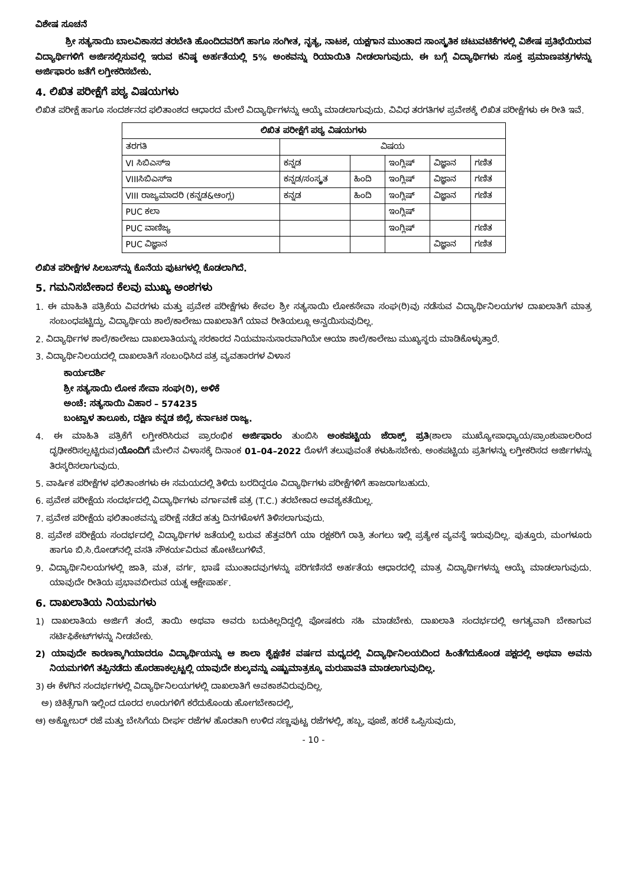ವಿಶೇಷ ಸೂಚನೆ
ಶ್ರೀ ಸತ್ಯಸಾಯಿ ಬಾಲವಿಕಾಸದ ತರಬೇತಿ ಹೊಂದಿದವರಿಗೆ ಹಾಗೂ ಸಂಗೀತ, ನೃತ್ಯ, ನಾಟಕ, ಯಕ್ಷಗಾನ ಮುಂತಾದ ಸಾಂಸ್ಕೃತಿಕ ಚಟುವಟಿಕೆಗಳಲ್ಲಿ ವಿಶೇಷ ಪ್ರತಿಭೆಯಿರುವ ವಿದ್ಯಾರ್ಥಿಗಳಿಗೆ ಅರ್ಜಿಸಲ್ಲಿಸುವಲ್ಲಿ ಇರುವ ಕನಿಷ್ಠ ಅರ್ಹತೆಯಲ್ಲಿ 5% ಅಂಕವನ್ನು ರಿಯಾಯಿತಿ ನೀಡಲಾಗುವುದು. ಈ ಬಗ್ಗೆ ವಿದ್ಯಾರ್ಥಿಗಳು ಸೂಕ್ತ ಪ್ರಮಾಣಪತ್ರಗಳನ್ನು ಅರ್ಜಿಫಾರಂ ಜತೆಗೆ ಲಗ್ತೀಕರಿಸಬೇಕು.
4. ಲಿಖಿತ ಪರೀಕ್ಷೆಗೆ ಪಠ್ಯ ವಿಷಯಗಳು
ಲಿಖಿತ ಪರೀಕ್ಷೆ ಹಾಗೂ ಸಂದರ್ಶನದ ಫಲಿತಾಂಶದ ಆಧಾರದ ಮೇಲೆ ವಿದ್ಯಾರ್ಥಿಗಳನ್ನು ಆಯ್ಕೆ ಮಾಡಲಾಗುವುದು. ವಿವಿಧ ತರಗತಿಗಳ ಪ್ರವೇಶಕ್ಕೆ ಲಿಖಿತ ಪರೀಕ್ಷೆಗಳು ಈ ರೀತಿ ಇವೆ.
| ಲಿಖಿತ ಪರೀಕ್ಷೆಗೆ ಪಠ್ಯ ವಿಷಯಗಳು | | | | | |
| --- | --- | --- | --- | --- | --- |
| ತರಗತಿ | ವಿಷಯ | | | | |
| VI ಸಿಬಿಎಸ್‌ಇ | ಕನ್ನಡ | | ಇಂಗ್ಲಿಷ್ | ವಿಜ್ಞಾನ | ಗಣಿತ |
| VIIIಸಿಬಿಎಸ್‌ಇ | ಕನ್ನಡ/ಸಂಸ್ಕೃತ | ಹಿಂದಿ | ಇಂಗ್ಲಿಷ್ | ವಿಜ್ಞಾನ | ಗಣಿತ |
| VIII ರಾಜ್ಯಮಾದರಿ (ಕನ್ನಡ&ಆಂಗ್ಲ) | ಕನ್ನಡ | ಹಿಂದಿ | ಇಂಗ್ಲಿಷ್ | ವಿಜ್ಞಾನ | ಗಣಿತ |
| PUC ಕಲಾ | | | ಇಂಗ್ಲಿಷ್ | | |
| PUC ವಾಣಿಜ್ಯ | | | ಇಂಗ್ಲಿಷ್ | | ಗಣಿತ |
| PUC ವಿಜ್ಞಾನ | | | | ವಿಜ್ಞಾನ | ಗಣಿತ |
ಲಿಖಿತ ಪರೀಕ್ಷೆಗಳ ಸಿಲಬಸ್‌ನ್ನು ಕೊನೆಯ ಪುಟಗಳಲ್ಲಿ ಕೊಡಲಾಗಿದೆ.
5. ಗಮನಿಸಬೇಕಾದ ಕೆಲವು ಮುಖ್ಯ ಅಂಶಗಳು
1. ಈ ಮಾಹಿತಿ ಪತ್ರಿಕೆಯ ವಿವರಗಳು ಮತ್ತು ಪ್ರವೇಶ ಪರೀಕ್ಷೆಗಳು ಕೇವಲ ಶ್ರೀ ಸತ್ಯಸಾಯಿ ಲೋಕಸೇವಾ ಸಂಘ(ರಿ)ವು ನಡೆಸುವ ವಿದ್ಯಾರ್ಥಿನಿಲಯಗಳ ದಾಖಲಾತಿಗೆ ಮಾತ್ರ ಸಂಬಂಧಪಟ್ಟಿದ್ದು, ವಿದ್ಯಾರ್ಥಿಯ ಶಾಲೆ/ಕಾಲೇಜು ದಾಖಲಾತಿಗೆ ಯಾವ ರೀತಿಯಲ್ಲೂ ಅನ್ವಯಿಸುವುದಿಲ್ಲ.
2. ವಿದ್ಯಾರ್ಥಿಗಳ ಶಾಲೆ/ಕಾಲೇಜು ದಾಖಲಾತಿಯನ್ನು ಸರಕಾರದ ನಿಯಮಾನುಸಾರವಾಗಿಯೇ ಆಯಾ ಶಾಲೆ/ಕಾಲೇಜು ಮುಖ್ಯಸ್ಥರು ಮಾಡಿಕೊಳ್ಳುತ್ತಾರೆ.
3. ವಿದ್ಯಾರ್ಥಿನಿಲಯದಲ್ಲಿ ದಾಖಲಾತಿಗೆ ಸಂಬಂಧಿಸಿದ ಪತ್ರ ವ್ಯವಹಾರಗಳ ವಿಳಾಸ
ಕಾರ್ಯದರ್ಶಿ
ಶ್ರೀ ಸತ್ಯಸಾಯಿ ಲೋಕ ಸೇವಾ ಸಂಘ(ರಿ), ಅಳಿಕೆ
ಅಂಚೆ: ಸತ್ಯಸಾಯಿ ವಿಹಾರ – 574235
ಬಂಟ್ವಾಳ ತಾಲೂಕು, ದಕ್ಷಿಣ ಕನ್ನಡ ಜಿಲ್ಲೆ, ಕರ್ನಾಟಕ ರಾಜ್ಯ.
4. ಈ ಮಾಹಿತಿ ಪತ್ರಿಕೆಗೆ ಲಗ್ತೀಕರಿಸಿರುವ ಪ್ರಾರಂಭಿಕ ಅರ್ಜಿಫಾರಂ ತುಂಬಿಸಿ ಅಂಕಪಟ್ಟಿಯ ಜೆರಾಕ್ಸ್ ಪ್ರತಿ(ಶಾಲಾ ಮುಖ್ಯೋಪಾಧ್ಯಾಯ/ಪ್ರಾಂಶುಪಾಲರಿಂದ ದೃಢೀಕರಿಸಲ್ಪಟ್ಟಿರುವ)ಯೊಂದಿಗೆ ಮೇಲಿನ ವಿಳಾಸಕ್ಕೆ ದಿನಾಂಕ 01–04–2022 ರೊಳಗೆ ತಲುಪುವಂತೆ ಕಳುಹಿಸಬೇಕು. ಅಂಕಪಟ್ಟಿಯ ಪ್ರತಿಗಳನ್ನು ಲಗ್ತೀಕರಿಸದ ಅರ್ಜಿಗಳನ್ನು ತಿರಸ್ಕರಿಸಲಾಗುವುದು.
5. ವಾರ್ಷಿಕ ಪರೀಕ್ಷೆಗಳ ಫಲಿತಾಂಶಗಳು ಈ ಸಮಯದಲ್ಲಿ ತಿಳಿದು ಬರದಿದ್ದರೂ ವಿದ್ಯಾರ್ಥಿಗಳು ಪರೀಕ್ಷೆಗಳಿಗೆ ಹಾಜರಾಗಬಹುದು.
6. ಪ್ರವೇಶ ಪರೀಕ್ಷೆಯ ಸಂದರ್ಭದಲ್ಲಿ ವಿದ್ಯಾರ್ಥಿಗಳು ವರ್ಗಾವಣೆ ಪತ್ರ (T.C.) ತರಬೇಕಾದ ಅವಶ್ಯಕತೆಯಿಲ್ಲ.
7. ಪ್ರವೇಶ ಪರೀಕ್ಷೆಯ ಫಲಿತಾಂಶವನ್ನು ಪರೀಕ್ಷೆ ನಡೆದ ಹತ್ತು ದಿನಗಳೊಳಗೆ ತಿಳಿಸಲಾಗುವುದು.
8. ಪ್ರವೇಶ ಪರೀಕ್ಷೆಯ ಸಂದರ್ಭದಲ್ಲಿ ವಿದ್ಯಾರ್ಥಿಗಳ ಜತೆಯಲ್ಲಿ ಬರುವ ಹೆತ್ತವರಿಗೆ ಯಾ ರಕ್ಷಕರಿಗೆ ರಾತ್ರಿ ತಂಗಲು ಇಲ್ಲಿ ಪ್ರತ್ಯೇಕ ವ್ಯವಸ್ಥೆ ಇರುವುದಿಲ್ಲ. ಪುತ್ತೂರು, ಮಂಗಳೂರು ಹಾಗೂ ಬಿ.ಸಿ.ರೋಡ್‌ನಲ್ಲಿ ವಸತಿ ಸೌಕರ್ಯವಿರುವ ಹೋಟೆಲುಗಳಿವೆ.
9. ವಿದ್ಯಾರ್ಥಿನಿಲಯಗಳಲ್ಲಿ ಜಾತಿ, ಮತ, ವರ್ಗ, ಭಾಷೆ ಮುಂತಾದವುಗಳನ್ನು ಪರಿಗಣಿಸದೆ ಅರ್ಹತೆಯ ಆಧಾರದಲ್ಲಿ ಮಾತ್ರ ವಿದ್ಯಾರ್ಥಿಗಳನ್ನು ಆಯ್ಕೆ ಮಾಡಲಾಗುವುದು. ಯಾವುದೇ ರೀತಿಯ ಪ್ರಭಾವಬೀರುವ ಯತ್ನ ಆಕ್ಷೇಪಾರ್ಹ.
6. ದಾಖಲಾತಿಯ ನಿಯಮಗಳು
1) ದಾಖಲಾತಿಯ ಅರ್ಜಿಗೆ ತಂದೆ, ತಾಯಿ ಅಥವಾ ಅವರು ಬದುಕಿಲ್ಲದಿದ್ದಲ್ಲಿ ಪೋಷಕರು ಸಹಿ ಮಾಡಬೇಕು. ದಾಖಲಾತಿ ಸಂದರ್ಭದಲ್ಲಿ ಅಗತ್ಯವಾಗಿ ಬೇಕಾಗುವ ಸರ್ಟಿಫಿಕೇಟ್‌ಗಳನ್ನು ನೀಡಬೇಕು.
2) ಯಾವುದೇ ಕಾರಣಕ್ಕಾಗಿಯಾದರೂ ವಿದ್ಯಾರ್ಥಿಯನ್ನು ಆ ಶಾಲಾ ಶೈಕ್ಷಣಿಕ ವರ್ಷದ ಮಧ್ಯದಲ್ಲಿ ವಿದ್ಯಾರ್ಥಿನಿಲಯದಿಂದ ಹಿಂತೆಗೆದುಕೊಂಡ ಪಕ್ಷದಲ್ಲಿ ಅಥವಾ ಅವನು ನಿಯಮಗಳಿಗೆ ತಪ್ಪಿನಡೆದು ಹೊರಹಾಕಲ್ಪಟ್ಟಲ್ಲಿ ಯಾವುದೇ ಶುಲ್ಕವನ್ನು ಎಷ್ಟುಮಾತ್ರಕ್ಕೂ ಮರುಪಾವತಿ ಮಾಡಲಾಗುವುದಿಲ್ಲ.
3) ಈ ಕೆಳಗಿನ ಸಂದರ್ಭಗಳಲ್ಲಿ ವಿದ್ಯಾರ್ಥಿನಿಲಯಗಳಲ್ಲಿ ದಾಖಲಾತಿಗೆ ಅವಕಾಶವಿರುವುದಿಲ್ಲ.
ಅ) ಚಿಕಿತ್ಸೆಗಾಗಿ ಇಲ್ಲಿಂದ ದೂರದ ಊರುಗಳಿಗೆ ಕರೆದುಕೊಂಡು ಹೋಗಬೇಕಾದಲ್ಲಿ,
ಆ) ಅಕ್ಟೋಬರ್ ರಜೆ ಮತ್ತು ಬೇಸಿಗೆಯ ದೀರ್ಘ ರಜೆಗಳ ಹೊರತಾಗಿ ಉಳಿದ ಸಣ್ಣಪುಟ್ಟ ರಜೆಗಳಲ್ಲಿ, ಹಬ್ಬ, ಪೂಜೆ, ಹರಕೆ ಒಪ್ಪಿಸುವುದು,
- 10 -